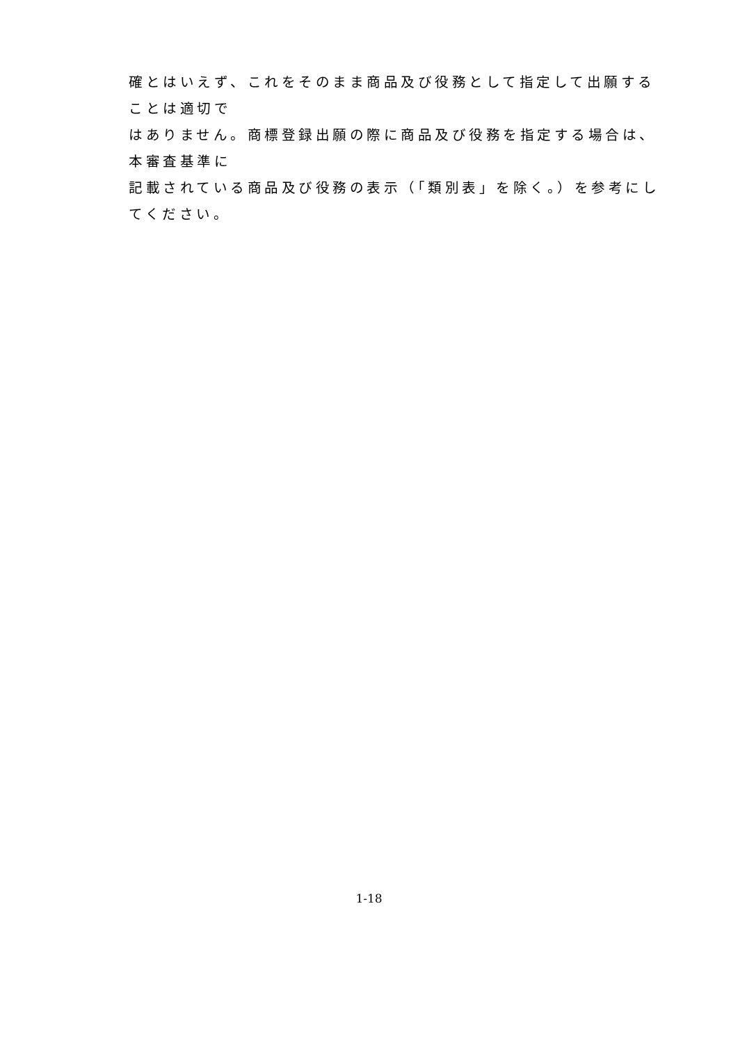確とはいえず、これをそのまま商品及び役務として指定して出願することは適切で
はありません。商標登録出願の際に商品及び役務を指定する場合は、本審査基準に
記載されている商品及び役務の表示（「類別表」を除く。）を参考にしてください。
1-18